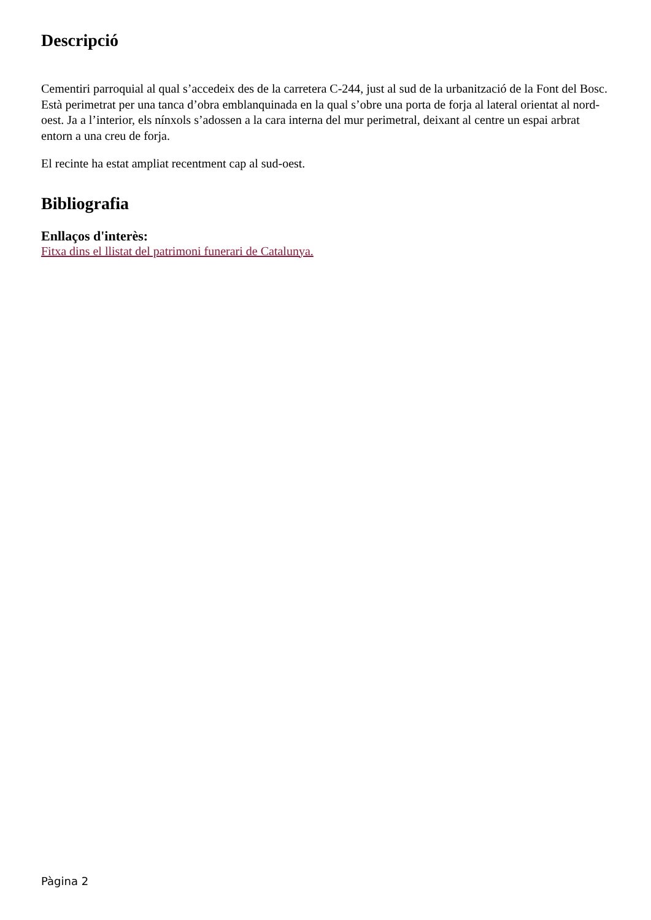Descripció
Cementiri parroquial al qual s’accedeix des de la carretera C-244, just al sud de la urbanització de la Font del Bosc. Està perimetrat per una tanca d’obra emblanquinada en la qual s’obre una porta de forja al lateral orientat al nord-oest. Ja a l’interior, els nínxols s’adossen a la cara interna del mur perimetral, deixant al centre un espai arbrat entorn a una creu de forja.
El recinte ha estat ampliat recentment cap al sud-oest.
Bibliografia
Enllaços d'interès:
Fitxa dins el llistat del patrimoni funerari de Catalunya.
Pàgina 2